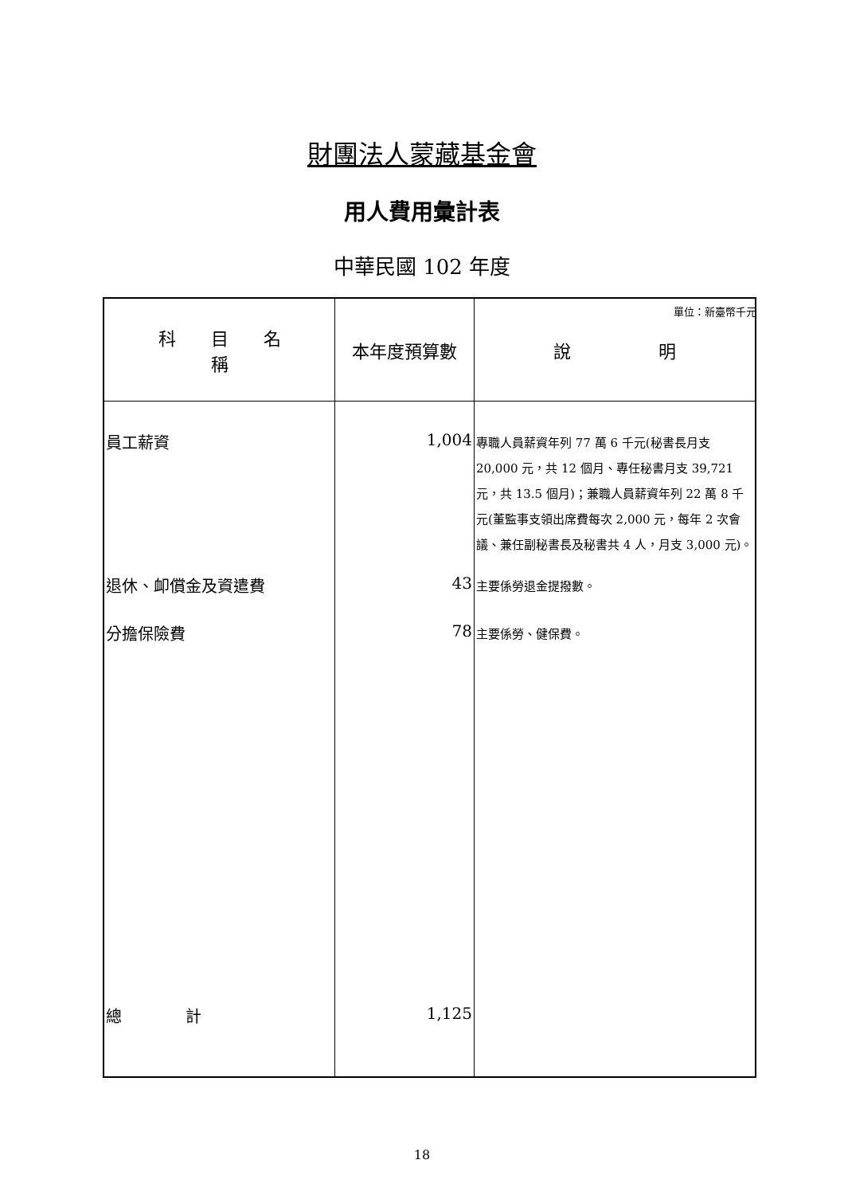財團法人蒙藏基金會
用人費用彙計表
中華民國 102 年度
單位：新臺幣千元
| 科 目 名 稱 | 本年度預算數 | 說 明 |
| --- | --- | --- |
| 員工薪資 | 1,004 | 專職人員薪資年列 77 萬 6 千元(秘書長月支 20,000 元，共 12 個月、專任秘書月支 39,721 元，共 13.5 個月)；兼職人員薪資年列 22 萬 8 千元(董監事支領出席費每次 2,000 元，每年 2 次會議、兼任副秘書長及秘書共 4 人，月支 3,000 元)。 |
| 退休、卹償金及資遣費 | 43 | 主要係勞退金提撥數。 |
| 分擔保險費 | 78 | 主要係勞、健保費。 |
| 總 計 | 1,125 | |
18